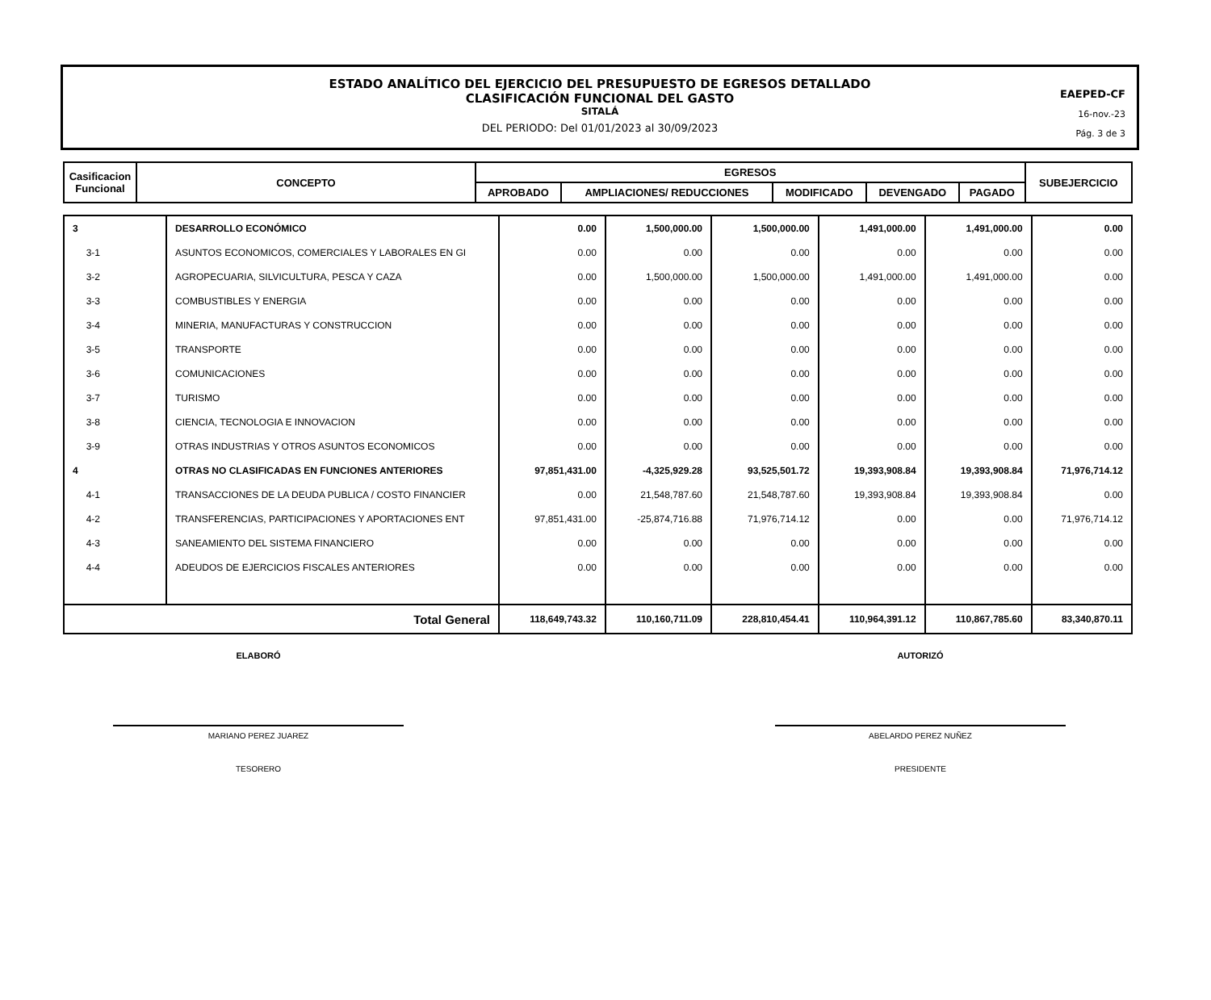ESTADO ANALÍTICO DEL EJERCICIO DEL PRESUPUESTO DE EGRESOS DETALLADO
CLASIFICACIÓN FUNCIONAL DEL GASTO
SITALÁ
DEL PERIODO: Del 01/01/2023 al 30/09/2023
EAEPED-CF
16-nov.-23
Pág. 3 de 3
| Casificacion Funcional | CONCEPTO | EGRESOS | | | | | SUBEJERCICIO |
| --- | --- | --- | --- | --- | --- | --- | --- |
| | | APROBADO | AMPLIACIONES/ REDUCCIONES | MODIFICADO | DEVENGADO | PAGADO | |
| 3 | DESARROLLO ECONÓMICO | 0.00 | 1,500,000.00 | 1,500,000.00 | 1,491,000.00 | 1,491,000.00 | 0.00 |
| 3-1 | ASUNTOS ECONOMICOS, COMERCIALES Y LABORALES EN GI | 0.00 | 0.00 | 0.00 | 0.00 | 0.00 | 0.00 |
| 3-2 | AGROPECUARIA, SILVICULTURA, PESCA Y CAZA | 0.00 | 1,500,000.00 | 1,500,000.00 | 1,491,000.00 | 1,491,000.00 | 0.00 |
| 3-3 | COMBUSTIBLES Y ENERGIA | 0.00 | 0.00 | 0.00 | 0.00 | 0.00 | 0.00 |
| 3-4 | MINERIA, MANUFACTURAS Y CONSTRUCCION | 0.00 | 0.00 | 0.00 | 0.00 | 0.00 | 0.00 |
| 3-5 | TRANSPORTE | 0.00 | 0.00 | 0.00 | 0.00 | 0.00 | 0.00 |
| 3-6 | COMUNICACIONES | 0.00 | 0.00 | 0.00 | 0.00 | 0.00 | 0.00 |
| 3-7 | TURISMO | 0.00 | 0.00 | 0.00 | 0.00 | 0.00 | 0.00 |
| 3-8 | CIENCIA, TECNOLOGIA E INNOVACION | 0.00 | 0.00 | 0.00 | 0.00 | 0.00 | 0.00 |
| 3-9 | OTRAS INDUSTRIAS Y OTROS ASUNTOS ECONOMICOS | 0.00 | 0.00 | 0.00 | 0.00 | 0.00 | 0.00 |
| 4 | OTRAS NO CLASIFICADAS EN FUNCIONES ANTERIORES | 97,851,431.00 | -4,325,929.28 | 93,525,501.72 | 19,393,908.84 | 19,393,908.84 | 71,976,714.12 |
| 4-1 | TRANSACCIONES DE LA DEUDA PUBLICA / COSTO FINANCIER | 0.00 | 21,548,787.60 | 21,548,787.60 | 19,393,908.84 | 19,393,908.84 | 0.00 |
| 4-2 | TRANSFERENCIAS, PARTICIPACIONES Y APORTACIONES ENT | 97,851,431.00 | -25,874,716.88 | 71,976,714.12 | 0.00 | 0.00 | 71,976,714.12 |
| 4-3 | SANEAMIENTO DEL SISTEMA FINANCIERO | 0.00 | 0.00 | 0.00 | 0.00 | 0.00 | 0.00 |
| 4-4 | ADEUDOS DE EJERCICIOS FISCALES ANTERIORES | 0.00 | 0.00 | 0.00 | 0.00 | 0.00 | 0.00 |
| Total General | | 118,649,743.32 | 110,160,711.09 | 228,810,454.41 | 110,964,391.12 | 110,867,785.60 | 83,340,870.11 |
ELABORÓ
MARIANO PEREZ JUAREZ
TESORERO
AUTORIZÓ
ABELARDO PEREZ NUÑEZ
PRESIDENTE